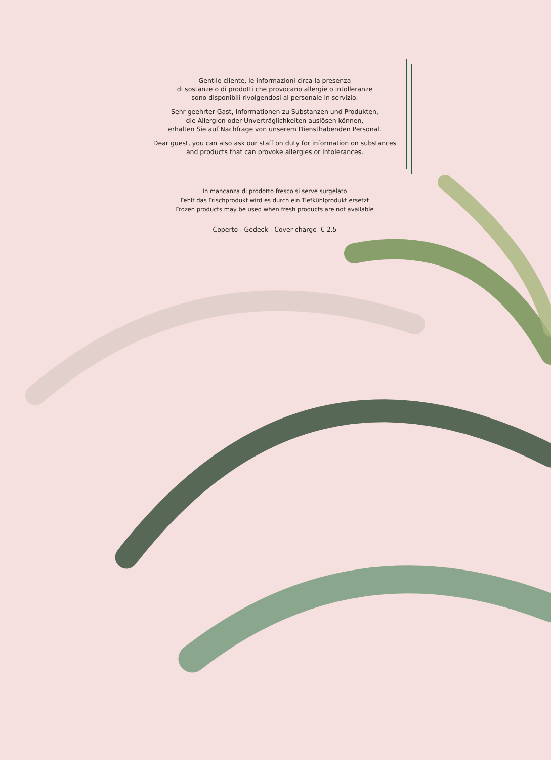Gentile cliente, le informazioni circa la presenza
di sostanze o di prodotti che provocano allergie o intolleranze
sono disponibili rivolgendosi al personale in servizio.
Sehr geehrter Gast, Informationen zu Substanzen und Produkten,
die Allergien oder Unverträglichkeiten auslösen können,
erhalten Sie auf Nachfrage von unserem Diensthabenden Personal.
Dear guest, you can also ask our staff on duty for information on substances
and products that can provoke allergies or intolerances.
In mancanza di prodotto fresco si serve surgelato
Fehlt das Frischprodukt wird es durch ein Tiefkühlprodukt ersetzt
Frozen products may be used when fresh products are not available
Coperto - Gedeck - Cover charge € 2.5